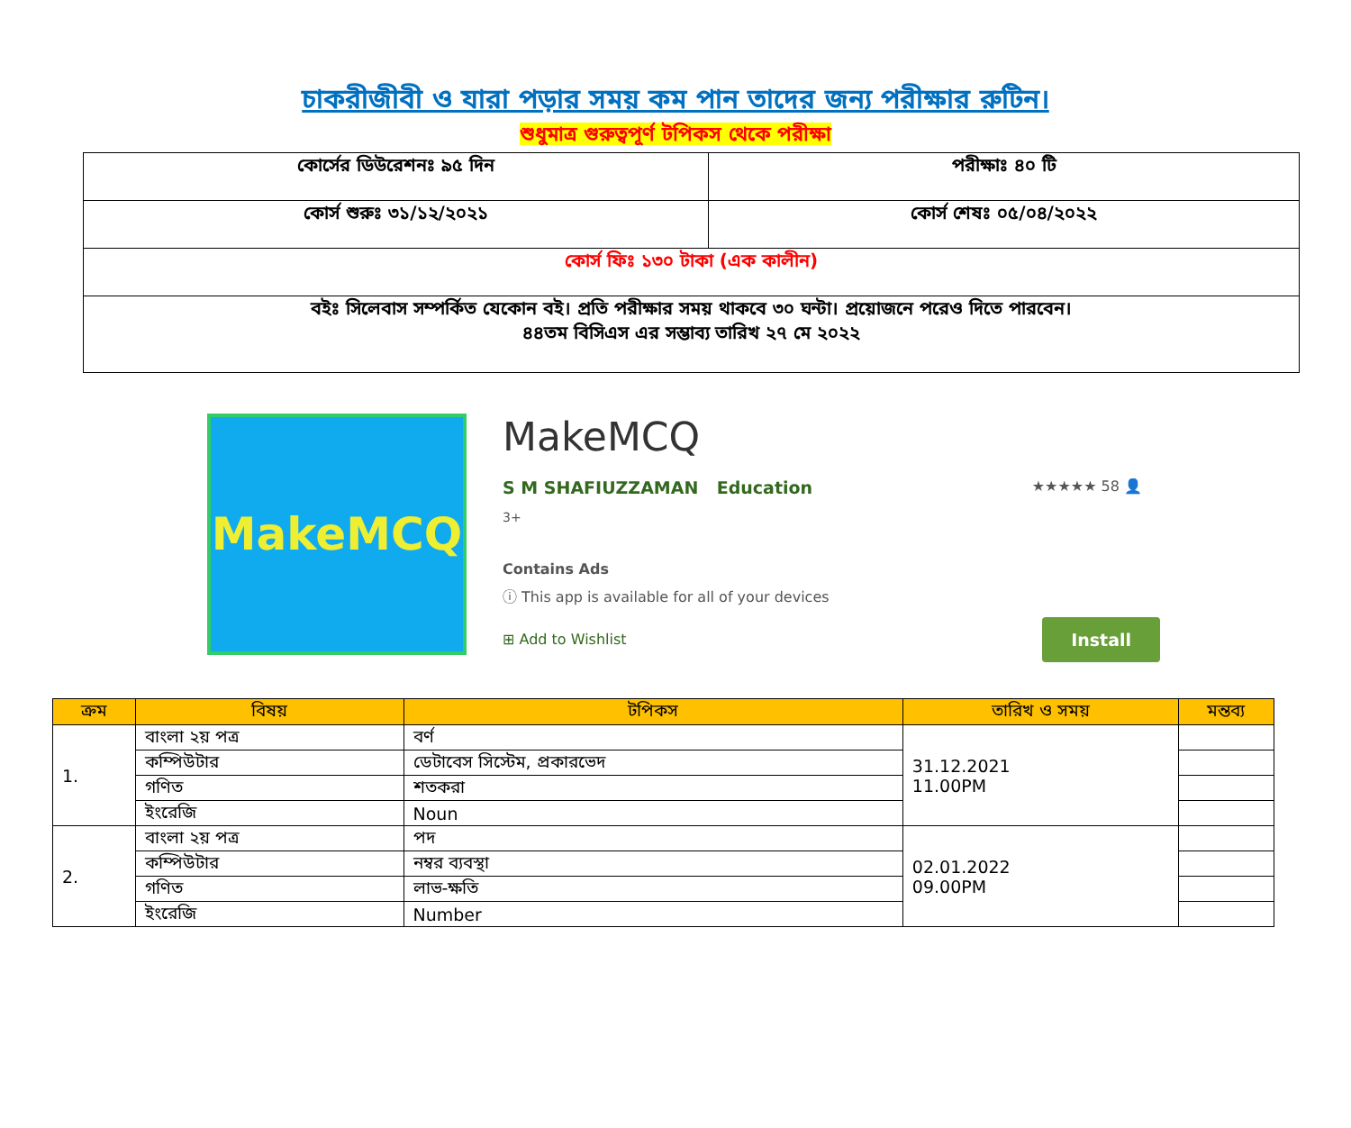চাকরীজীবী ও যারা পড়ার সময় কম পান তাদের জন্য পরীক্ষার রুটিন।
শুধুমাত্র গুরুত্বপূর্ণ টপিকস থেকে পরীক্ষা
| কোর্সের ডিউরেশনঃ ৯৫ দিন | পরীক্ষাঃ ৪০ টি |
| কোর্স শুরুঃ ৩১/১২/২০২১ | কোর্স শেষঃ ০৫/০৪/২০২২ |
| কোর্স ফিঃ ১৩০ টাকা (এক কালীন) | |
| বইঃ সিলেবাস সম্পর্কিত যেকোন বই। প্রতি পরীক্ষার সময় থাকবে ৩০ ঘন্টা। প্রয়োজনে পরেও দিতে পারবেন। ৪৪তম বিসিএস এর সম্ভাব্য তারিখ ২৭ মে ২০২২ | |
MakeMCQ
MakeMCQ
S M SHAFIUZZAMAN Education ★★★★★ 58 👤
3+
Contains Ads
ⓘ This app is available for all of your devices
Install ⊞ Add to Wishlist
| ক্রম | বিষয় | টপিকস | তারিখ ও সময় | মন্তব্য |
| --- | --- | --- | --- | --- |
| 1. | বাংলা ২য় পত্র | বর্ণ | 31.12.2021 11.00PM | |
| | কম্পিউটার | ডেটাবেস সিস্টেম, প্রকারভেদ | | |
| | গণিত | শতকরা | | |
| | ইংরেজি | Noun | | |
| 2. | বাংলা ২য় পত্র | পদ | 02.01.2022 09.00PM | |
| | কম্পিউটার | নম্বর ব্যবস্থা | | |
| | গণিত | লাভ-ক্ষতি | | |
| | ইংরেজি | Number | | |